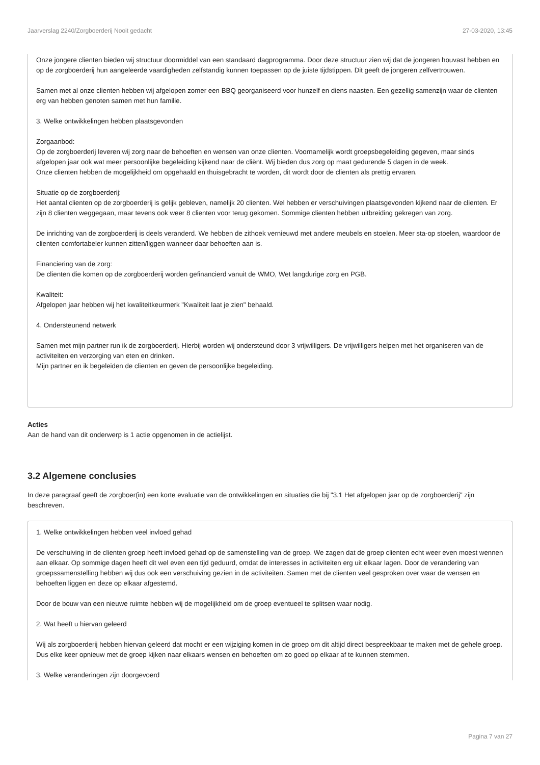Jaarverslag 2240/Zorgboerderij Nooit gedacht 27-03-2020, 13:45
Onze jongere clienten bieden wij structuur doormiddel van een standaard dagprogramma. Door deze structuur zien wij dat de jongeren houvast hebben en op de zorgboerderij hun aangeleerde vaardigheden zelfstandig kunnen toepassen op de juiste tijdstippen. Dit geeft de jongeren zelfvertrouwen.
Samen met al onze clienten hebben wij afgelopen zomer een BBQ georganiseerd voor hunzelf en diens naasten. Een gezellig samenzijn waar de clienten erg van hebben genoten samen met hun familie.
3. Welke ontwikkelingen hebben plaatsgevonden
Zorgaanbod:
Op de zorgboerderij leveren wij zorg naar de behoeften en wensen van onze clienten. Voornamelijk wordt groepsbegeleiding gegeven, maar sinds afgelopen jaar ook wat meer persoonlijke begeleiding kijkend naar de cliënt. Wij bieden dus zorg op maat gedurende 5 dagen in de week.
Onze clienten hebben de mogelijkheid om opgehaald en thuisgebracht te worden, dit wordt door de clienten als prettig ervaren.
Situatie op de zorgboerderij:
Het aantal clienten op de zorgboerderij is gelijk gebleven, namelijk 20 clienten. Wel hebben er verschuivingen plaatsgevonden kijkend naar de clienten. Er zijn 8 clienten weggegaan, maar tevens ook weer 8 clienten voor terug gekomen. Sommige clienten hebben uitbreiding gekregen van zorg.
De inrichting van de zorgboerderij is deels veranderd. We hebben de zithoek vernieuwd met andere meubels en stoelen. Meer sta-op stoelen, waardoor de clienten comfortabeler kunnen zitten/liggen wanneer daar behoeften aan is.
Financiering van de zorg:
De clienten die komen op de zorgboerderij worden gefinancierd vanuit de WMO, Wet langdurige zorg en PGB.
Kwaliteit:
Afgelopen jaar hebben wij het kwaliteitkeurmerk "Kwaliteit laat je zien" behaald.
4. Ondersteunend netwerk
Samen met mijn partner run ik de zorgboerderij. Hierbij worden wij ondersteund door 3 vrijwilligers. De vrijwilligers helpen met het organiseren van de activiteiten en verzorging van eten en drinken.
Mijn partner en ik begeleiden de clienten en geven de persoonlijke begeleiding.
Acties
Aan de hand van dit onderwerp is 1 actie opgenomen in de actielijst.
3.2 Algemene conclusies
In deze paragraaf geeft de zorgboer(in) een korte evaluatie van de ontwikkelingen en situaties die bij "3.1 Het afgelopen jaar op de zorgboerderij" zijn beschreven.
1. Welke ontwikkelingen hebben veel invloed gehad
De verschuiving in de clienten groep heeft invloed gehad op de samenstelling van de groep. We zagen dat de groep clienten echt weer even moest wennen aan elkaar. Op sommige dagen heeft dit wel even een tijd geduurd, omdat de interesses in activiteiten erg uit elkaar lagen. Door de verandering van groepssamenstelling hebben wij dus ook een verschuiving gezien in de activiteiten. Samen met de clienten veel gesproken over waar de wensen en behoeften liggen en deze op elkaar afgestemd.
Door de bouw van een nieuwe ruimte hebben wij de mogelijkheid om de groep eventueel te splitsen waar nodig.
2. Wat heeft u hiervan geleerd
Wij als zorgboerderij hebben hiervan geleerd dat mocht er een wijziging komen in de groep om dit altijd direct bespreekbaar te maken met de gehele groep. Dus elke keer opnieuw met de groep kijken naar elkaars wensen en behoeften om zo goed op elkaar af te kunnen stemmen.
3. Welke veranderingen zijn doorgevoerd
Pagina 7 van 27